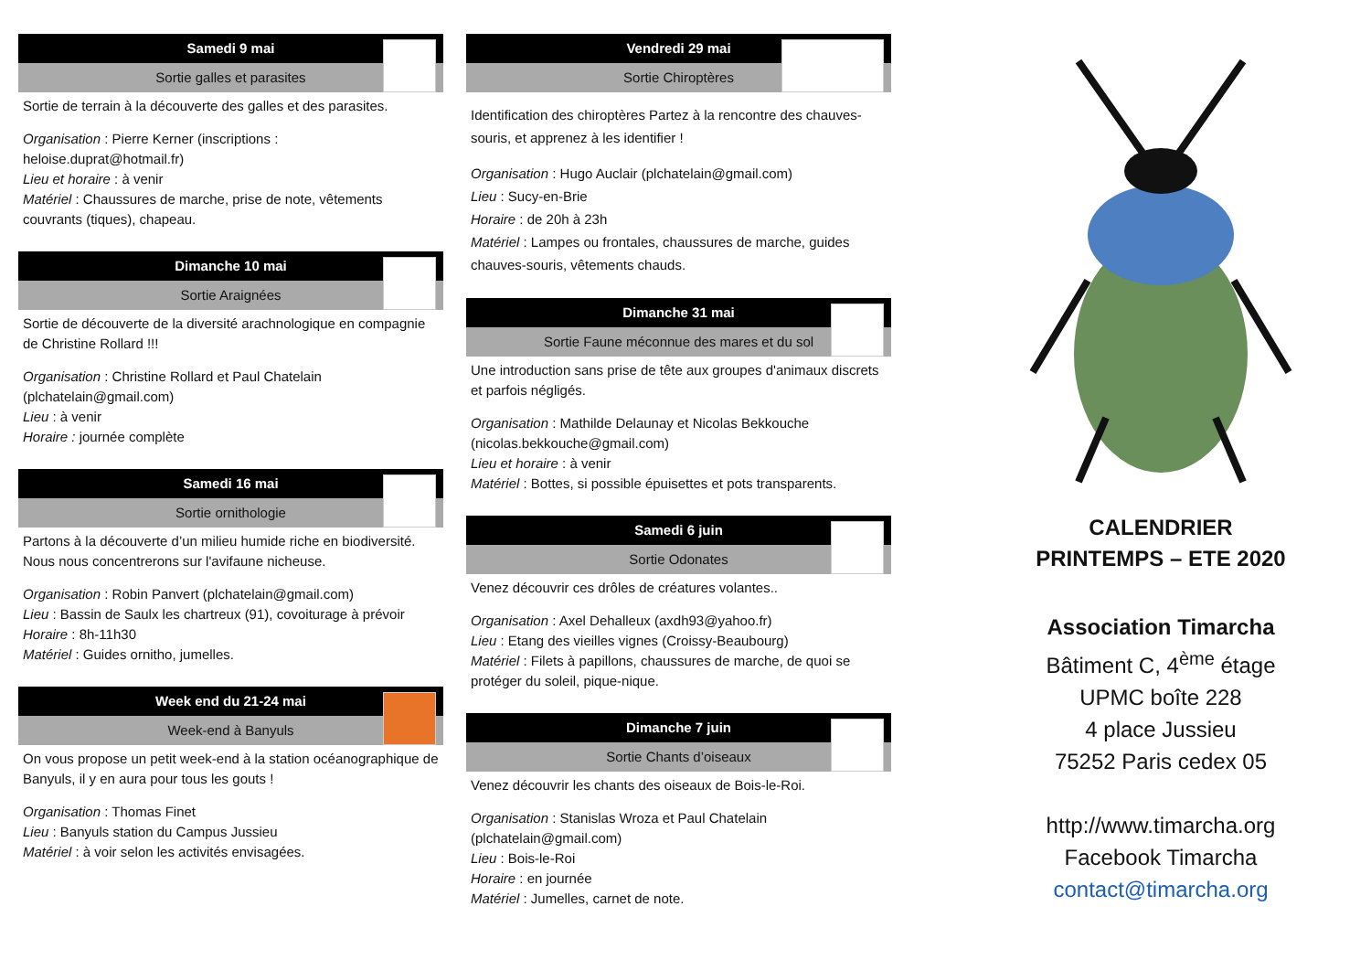Samedi 9 mai
Sortie galles et parasites
Sortie de terrain à la découverte des galles et des parasites.
Organisation : Pierre Kerner (inscriptions : heloise.duprat@hotmail.fr)
Lieu et horaire : à venir
Matériel : Chaussures de marche, prise de note, vêtements couvrants (tiques), chapeau.
Dimanche 10 mai
Sortie Araignées
Sortie de découverte de la diversité arachnologique en compagnie de Christine Rollard !!!
Organisation : Christine Rollard et Paul Chatelain (plchatelain@gmail.com)
Lieu : à venir
Horaire : journée complète
Samedi 16 mai
Sortie ornithologie
Partons à la découverte d’un milieu humide riche en biodiversité. Nous nous concentrerons sur l'avifaune nicheuse.
Organisation : Robin Panvert (plchatelain@gmail.com)
Lieu : Bassin de Saulx les chartreux (91), covoiturage à prévoir
Horaire : 8h-11h30
Matériel : Guides ornitho, jumelles.
Week end du 21-24 mai
Week-end à Banyuls
On vous propose un petit week-end à la station océanographique de Banyuls, il y en aura pour tous les gouts !
Organisation : Thomas Finet
Lieu : Banyuls station du Campus Jussieu
Matériel : à voir selon les activités envisagées.
Vendredi 29 mai
Sortie Chiroptères
Identification des chiroptères Partez à la rencontre des chauves-souris, et apprenez à les identifier !
Organisation : Hugo Auclair (plchatelain@gmail.com)
Lieu : Sucy-en-Brie
Horaire : de 20h à 23h
Matériel : Lampes ou frontales, chaussures de marche, guides chauves-souris, vêtements chauds.
Dimanche 31 mai
Sortie Faune méconnue des mares et du sol
Une introduction sans prise de tête aux groupes d'animaux discrets et parfois négligés.
Organisation : Mathilde Delaunay et Nicolas Bekkouche (nicolas.bekkouche@gmail.com)
Lieu et horaire : à venir
Matériel : Bottes, si possible épuisettes et pots transparents.
Samedi 6 juin
Sortie Odonates
Venez découvrir ces drôles de créatures volantes..
Organisation : Axel Dehalleux (axdh93@yahoo.fr)
Lieu : Etang des vieilles vignes (Croissy-Beaubourg)
Matériel : Filets à papillons, chaussures de marche, de quoi se protéger du soleil, pique-nique.
Dimanche 7 juin
Sortie Chants d’oiseaux
Venez découvrir les chants des oiseaux de Bois-le-Roi.
Organisation : Stanislas Wroza et Paul Chatelain (plchatelain@gmail.com)
Lieu : Bois-le-Roi
Horaire : en journée
Matériel : Jumelles, carnet de note.
CALENDRIER
PRINTEMPS – ETE 2020
Association Timarcha
Bâtiment C, 4<sup>ème</sup> étage
UPMC boîte 228
4 place Jussieu
75252 Paris cedex 05
http://www.timarcha.org
Facebook Timarcha
contact@timarcha.org